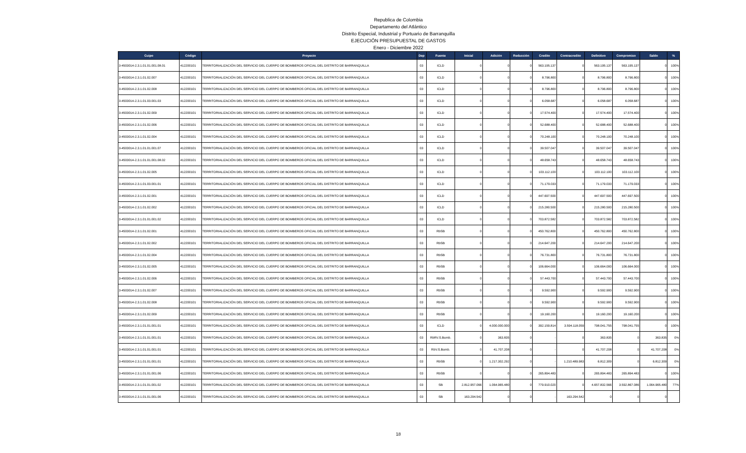Republica de Colombia
Departamento del Atlántico
Distrito Especial, Industrial y Portuario de Barranquilla
EJECUCIÓN PRESUPUESTAL DE GASTOS
Enero - Diciembre 2022
| Cuipo | Código | Proyecto | Dep | Fuente | Inicial | Adición | Reducción | Credito | Contracredito | Definitivo | Compromiso | Saldo | % |
| --- | --- | --- | --- | --- | --- | --- | --- | --- | --- | --- | --- | --- | --- |
| 3-4503014-2.3.1.01.01.001.08.01 | 412200101 | TERRITORIALIZACIÓN DEL SERVICIO DEL CUERPO DE BOMBEROS OFICIAL DEL DISTRITO DE BARRANQUILLA | 03 | ICLD | 0 | 0 | 0 | 563.195.137 | 0 | 563.195.137 | 563.195.137 | 0 | 100% |
| 3-4503014-2.3.1.01.02.007 | 412200101 | TERRITORIALIZACIÓN DEL SERVICIO DEL CUERPO DE BOMBEROS OFICIAL DEL DISTRITO DE BARRANQUILLA | 03 | ICLD | 0 | 0 | 0 | 8.796.800 | 0 | 8.796.800 | 8.796.800 | 0 | 100% |
| 3-4503014-2.3.1.01.02.008 | 412200101 | TERRITORIALIZACIÓN DEL SERVICIO DEL CUERPO DE BOMBEROS OFICIAL DEL DISTRITO DE BARRANQUILLA | 03 | ICLD | 0 | 0 | 0 | 8.796.800 | 0 | 8.796.800 | 8.796.800 | 0 | 100% |
| 3-4503014-2.3.1.01.03.001.03 | 412200101 | TERRITORIALIZACIÓN DEL SERVICIO DEL CUERPO DE BOMBEROS OFICIAL DEL DISTRITO DE BARRANQUILLA | 03 | ICLD | 0 | 0 | 0 | 6.058.687 | 0 | 6.058.687 | 6.058.687 | 0 | 100% |
| 3-4503014-2.3.1.01.02.009 | 412200101 | TERRITORIALIZACIÓN DEL SERVICIO DEL CUERPO DE BOMBEROS OFICIAL DEL DISTRITO DE BARRANQUILLA | 03 | ICLD | 0 | 0 | 0 | 17.574.400 | 0 | 17.574.400 | 17.574.400 | 0 | 100% |
| 3-4503014-2.3.1.01.02.006 | 412200101 | TERRITORIALIZACIÓN DEL SERVICIO DEL CUERPO DE BOMBEROS OFICIAL DEL DISTRITO DE BARRANQUILLA | 03 | ICLD | 0 | 0 | 0 | 52.688.400 | 0 | 52.688.400 | 52.688.400 | 0 | 100% |
| 3-4503014-2.3.1.01.02.004 | 412200101 | TERRITORIALIZACIÓN DEL SERVICIO DEL CUERPO DE BOMBEROS OFICIAL DEL DISTRITO DE BARRANQUILLA | 03 | ICLD | 0 | 0 | 0 | 70.248.100 | 0 | 70.248.100 | 70.248.100 | 0 | 100% |
| 3-4503014-2.3.1.01.01.001.07 | 412200101 | TERRITORIALIZACIÓN DEL SERVICIO DEL CUERPO DE BOMBEROS OFICIAL DEL DISTRITO DE BARRANQUILLA | 03 | ICLD | 0 | 0 | 0 | 39.507.047 | 0 | 39.507.047 | 39.507.047 | 0 | 100% |
| 3-4503014-2.3.1.01.01.001.08.02 | 412200101 | TERRITORIALIZACIÓN DEL SERVICIO DEL CUERPO DE BOMBEROS OFICIAL DEL DISTRITO DE BARRANQUILLA | 03 | ICLD | 0 | 0 | 0 | 48.658.743 | 0 | 48.658.743 | 48.658.743 | 0 | 100% |
| 3-4503014-2.3.1.01.02.005 | 412200101 | TERRITORIALIZACIÓN DEL SERVICIO DEL CUERPO DE BOMBEROS OFICIAL DEL DISTRITO DE BARRANQUILLA | 03 | ICLD | 0 | 0 | 0 | 103.112.100 | 0 | 103.112.100 | 103.112.100 | 0 | 100% |
| 3-4503014-2.3.1.01.03.001.01 | 412200101 | TERRITORIALIZACIÓN DEL SERVICIO DEL CUERPO DE BOMBEROS OFICIAL DEL DISTRITO DE BARRANQUILLA | 03 | ICLD | 0 | 0 | 0 | 71.179.033 | 0 | 71.179.033 | 71.179.033 | 0 | 100% |
| 3-4503014-2.3.1.01.02.001 | 412200101 | TERRITORIALIZACIÓN DEL SERVICIO DEL CUERPO DE BOMBEROS OFICIAL DEL DISTRITO DE BARRANQUILLA | 03 | ICLD | 0 | 0 | 0 | 447.697.500 | 0 | 447.697.500 | 447.697.500 | 0 | 100% |
| 3-4503014-2.3.1.01.02.002 | 412200101 | TERRITORIALIZACIÓN DEL SERVICIO DEL CUERPO DE BOMBEROS OFICIAL DEL DISTRITO DE BARRANQUILLA | 03 | ICLD | 0 | 0 | 0 | 215.280.500 | 0 | 215.280.500 | 215.280.500 | 0 | 100% |
| 3-4503014-2.3.1.01.01.001.02 | 412200101 | TERRITORIALIZACIÓN DEL SERVICIO DEL CUERPO DE BOMBEROS OFICIAL DEL DISTRITO DE BARRANQUILLA | 03 | ICLD | 0 | 0 | 0 | 703.872.582 | 0 | 703.872.582 | 703.872.582 | 0 | 100% |
| 3-4503014-2.3.1.01.02.001 | 412200101 | TERRITORIALIZACIÓN DEL SERVICIO DEL CUERPO DE BOMBEROS OFICIAL DEL DISTRITO DE BARRANQUILLA | 03 | RbSB | 0 | 0 | 0 | 450.762.800 | 0 | 450.762.800 | 450.762.800 | 0 | 100% |
| 3-4503014-2.3.1.01.02.002 | 412200101 | TERRITORIALIZACIÓN DEL SERVICIO DEL CUERPO DE BOMBEROS OFICIAL DEL DISTRITO DE BARRANQUILLA | 03 | RbSB | 0 | 0 | 0 | 214.647.200 | 0 | 214.647.200 | 214.647.200 | 0 | 100% |
| 3-4503014-2.3.1.01.02.004 | 412200101 | TERRITORIALIZACIÓN DEL SERVICIO DEL CUERPO DE BOMBEROS OFICIAL DEL DISTRITO DE BARRANQUILLA | 03 | RbSB | 0 | 0 | 0 | 76.731.800 | 0 | 76.731.800 | 76.731.800 | 0 | 100% |
| 3-4503014-2.3.1.01.02.005 | 412200101 | TERRITORIALIZACIÓN DEL SERVICIO DEL CUERPO DE BOMBEROS OFICIAL DEL DISTRITO DE BARRANQUILLA | 03 | RbSB | 0 | 0 | 0 | 106.664.000 | 0 | 106.664.000 | 106.664.000 | 0 | 100% |
| 3-4503014-2.3.1.01.02.006 | 412200101 | TERRITORIALIZACIÓN DEL SERVICIO DEL CUERPO DE BOMBEROS OFICIAL DEL DISTRITO DE BARRANQUILLA | 03 | RbSB | 0 | 0 | 0 | 57.443.700 | 0 | 57.443.700 | 57.443.700 | 0 | 100% |
| 3-4503014-2.3.1.01.02.007 | 412200101 | TERRITORIALIZACIÓN DEL SERVICIO DEL CUERPO DE BOMBEROS OFICIAL DEL DISTRITO DE BARRANQUILLA | 03 | RbSB | 0 | 0 | 0 | 9.592.900 | 0 | 9.592.900 | 9.592.900 | 0 | 100% |
| 3-4503014-2.3.1.01.02.008 | 412200101 | TERRITORIALIZACIÓN DEL SERVICIO DEL CUERPO DE BOMBEROS OFICIAL DEL DISTRITO DE BARRANQUILLA | 03 | RbSB | 0 | 0 | 0 | 9.592.900 | 0 | 9.592.900 | 9.592.900 | 0 | 100% |
| 3-4503014-2.3.1.01.02.009 | 412200101 | TERRITORIALIZACIÓN DEL SERVICIO DEL CUERPO DE BOMBEROS OFICIAL DEL DISTRITO DE BARRANQUILLA | 03 | RbSB | 0 | 0 | 0 | 19.160.200 | 0 | 19.160.200 | 19.160.200 | 0 | 100% |
| 3-4503014-2.3.1.01.01.001.01 | 412200101 | TERRITORIALIZACIÓN DEL SERVICIO DEL CUERPO DE BOMBEROS OFICIAL DEL DISTRITO DE BARRANQUILLA | 03 | ICLD | 0 | 4.000.000.000 | 0 | 392.159.814 | 3.594.118.059 | 798.041.755 | 798.041.755 | 0 | 100% |
| 3-4503014-2.3.1.01.01.001.01 | 412200101 | TERRITORIALIZACIÓN DEL SERVICIO DEL CUERPO DE BOMBEROS OFICIAL DEL DISTRITO DE BARRANQUILLA | 03 | RbRV.S.Bomb. | 0 | 363.835 | 0 | - | 0 | 363.835 | 0 | 363.835 | 0% |
| 3-4503014-2.3.1.01.01.001.01 | 412200101 | TERRITORIALIZACIÓN DEL SERVICIO DEL CUERPO DE BOMBEROS OFICIAL DEL DISTRITO DE BARRANQUILLA | 03 | RbV.S.Bomb. | 0 | 41.707.208 | 0 | - | 0 | 41.707.208 | 0 | 41.707.208 | 0% |
| 3-4503014-2.3.1.01.01.001.01 | 412200101 | TERRITORIALIZACIÓN DEL SERVICIO DEL CUERPO DE BOMBEROS OFICIAL DEL DISTRITO DE BARRANQUILLA | 03 | RbSB | 0 | 1.217.302.292 | 0 | - | 1.210.489.983 | 6.812.309 | 0 | 6.812.309 | 0% |
| 3-4503014-2.3.1.01.01.001.06 | 412200101 | TERRITORIALIZACIÓN DEL SERVICIO DEL CUERPO DE BOMBEROS OFICIAL DEL DISTRITO DE BARRANQUILLA | 03 | RbSB | 0 | 0 | 0 | 265.894.483 | 0 | 265.894.483 | 265.894.483 | 0 | 100% |
| 3-4503014-2.3.1.01.01.001.02 | 412200101 | TERRITORIALIZACIÓN DEL SERVICIO DEL CUERPO DE BOMBEROS OFICIAL DEL DISTRITO DE BARRANQUILLA | 03 | SB | 2.812.957.066 | 1.064.965.480 | 0 | 779.910.020 | 0 | 4.657.832.566 | 3.592.867.086 | 1.064.965.480 | 77% |
| 3-4503014-2.3.1.01.01.001.06 | 412200101 | TERRITORIALIZACIÓN DEL SERVICIO DEL CUERPO DE BOMBEROS OFICIAL DEL DISTRITO DE BARRANQUILLA | 03 | SB | 163.294.542 | 0 | 0 | - | 163.294.542 | 0 | 0 | 0 | |
18